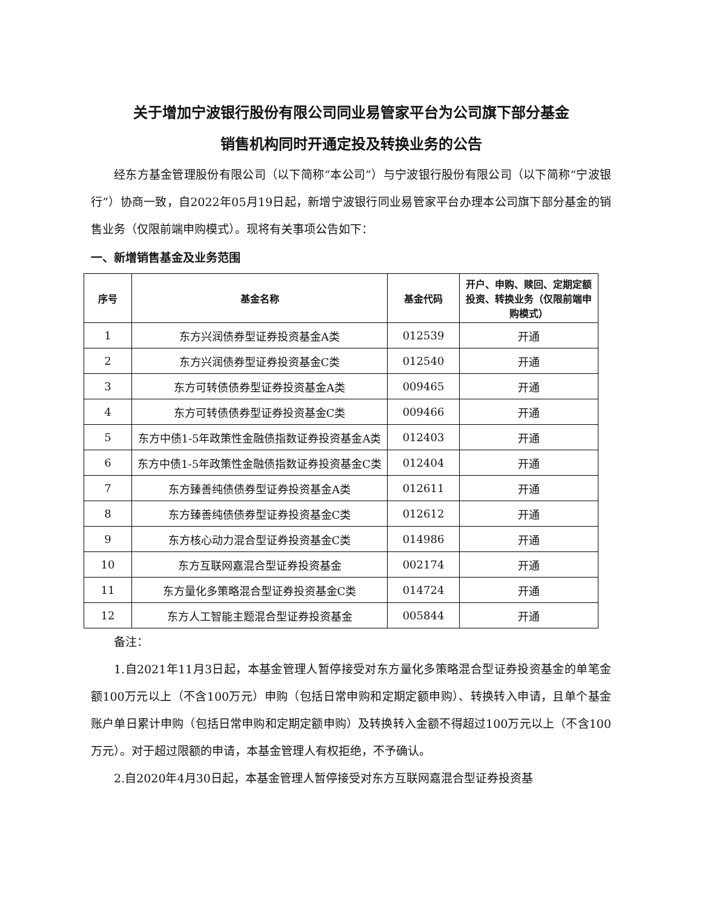关于增加宁波银行股份有限公司同业易管家平台为公司旗下部分基金
销售机构同时开通定投及转换业务的公告
经东方基金管理股份有限公司（以下简称“本公司”）与宁波银行股份有限公司（以下简称“宁波银行”）协商一致，自2022年05月19日起，新增宁波银行同业易管家平台办理本公司旗下部分基金的销售业务（仅限前端申购模式）。现将有关事项公告如下：
一、新增销售基金及业务范围
| 序号 | 基金名称 | 基金代码 | 开户、申购、赎回、定期定额投资、转换业务（仅限前端申购模式） |
| --- | --- | --- | --- |
| 1 | 东方兴润债券型证券投资基金A类 | 012539 | 开通 |
| 2 | 东方兴润债券型证券投资基金C类 | 012540 | 开通 |
| 3 | 东方可转债债券型证券投资基金A类 | 009465 | 开通 |
| 4 | 东方可转债债券型证券投资基金C类 | 009466 | 开通 |
| 5 | 东方中债1-5年政策性金融债指数证券投资基金A类 | 012403 | 开通 |
| 6 | 东方中债1-5年政策性金融债指数证券投资基金C类 | 012404 | 开通 |
| 7 | 东方臻善纯债债券型证券投资基金A类 | 012611 | 开通 |
| 8 | 东方臻善纯债债券型证券投资基金C类 | 012612 | 开通 |
| 9 | 东方核心动力混合型证券投资基金C类 | 014986 | 开通 |
| 10 | 东方互联网嘉混合型证券投资基金 | 002174 | 开通 |
| 11 | 东方量化多策略混合型证券投资基金C类 | 014724 | 开通 |
| 12 | 东方人工智能主题混合型证券投资基金 | 005844 | 开通 |
备注：
1.自2021年11月3日起，本基金管理人暂停接受对东方量化多策略混合型证券投资基金的单笔金额100万元以上（不含100万元）申购（包括日常申购和定期定额申购）、转换转入申请，且单个基金账户单日累计申购（包括日常申购和定期定额申购）及转换转入金额不得超过100万元以上（不含100万元）。对于超过限额的申请，本基金管理人有权拒绝，不予确认。
2.自2020年4月30日起，本基金管理人暂停接受对东方互联网嘉混合型证券投资基